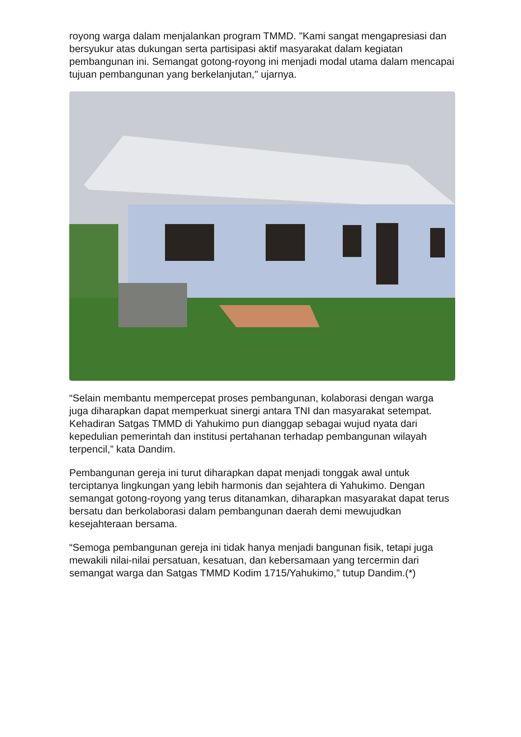royong warga dalam menjalankan program TMMD. "Kami sangat mengapresiasi dan bersyukur atas dukungan serta partisipasi aktif masyarakat dalam kegiatan pembangunan ini. Semangat gotong-royong ini menjadi modal utama dalam mencapai tujuan pembangunan yang berkelanjutan," ujarnya.
“Selain membantu mempercepat proses pembangunan, kolaborasi dengan warga juga diharapkan dapat memperkuat sinergi antara TNI dan masyarakat setempat. Kehadiran Satgas TMMD di Yahukimo pun dianggap sebagai wujud nyata dari kepedulian pemerintah dan institusi pertahanan terhadap pembangunan wilayah terpencil,” kata Dandim.
Pembangunan gereja ini turut diharapkan dapat menjadi tonggak awal untuk terciptanya lingkungan yang lebih harmonis dan sejahtera di Yahukimo. Dengan semangat gotong-royong yang terus ditanamkan, diharapkan masyarakat dapat terus bersatu dan berkolaborasi dalam pembangunan daerah demi mewujudkan kesejahteraan bersama.
“Semoga pembangunan gereja ini tidak hanya menjadi bangunan fisik, tetapi juga mewakili nilai-nilai persatuan, kesatuan, dan kebersamaan yang tercermin dari semangat warga dan Satgas TMMD Kodim 1715/Yahukimo,” tutup Dandim.(*)